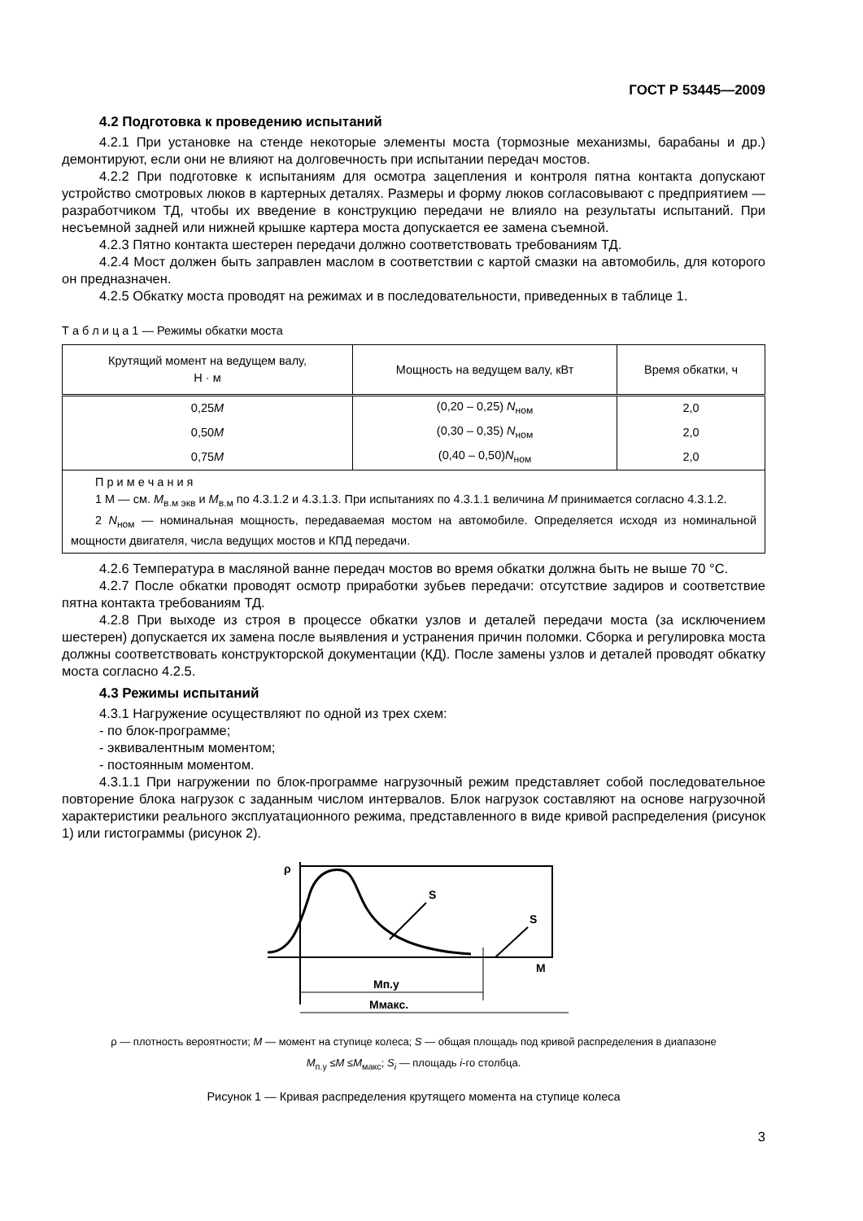ГОСТ Р 53445—2009
4.2 Подготовка к проведению испытаний
4.2.1 При установке на стенде некоторые элементы моста (тормозные механизмы, барабаны и др.) демонтируют, если они не влияют на долговечность при испытании передач мостов.
4.2.2 При подготовке к испытаниям для осмотра зацепления и контроля пятна контакта допускают устройство смотровых люков в картерных деталях. Размеры и форму люков согласовывают с предприятием — разработчиком ТД, чтобы их введение в конструкцию передачи не влияло на результаты испытаний. При несъемной задней или нижней крышке картера моста допускается ее замена съемной.
4.2.3 Пятно контакта шестерен передачи должно соответствовать требованиям ТД.
4.2.4 Мост должен быть заправлен маслом в соответствии с картой смазки на автомобиль, для которого он предназначен.
4.2.5 Обкатку моста проводят на режимах и в последовательности, приведенных в таблице 1.
Т а б л и ц а 1 — Режимы обкатки моста
| Крутящий момент на ведущем валу, Н · м | Мощность на ведущем валу, кВт | Время обкатки, ч |
| --- | --- | --- |
| 0,25 M | (0,20 – 0,25) N<sub>ном</sub> | 2,0 |
| 0,50 M | (0,30 – 0,35) N<sub>ном</sub> | 2,0 |
| 0,75 M | (0,40 – 0,50) N<sub>ном</sub> | 2,0 |
| П р и м е ч а н и я 1 М — см. М<sub>в.м экв</sub> и М<sub>в.м</sub> по 4.3.1.2 и 4.3.1.3. При испытаниях по 4.3.1.1 величина М принимается согласно 4.3.1.2. 2 N<sub>ном</sub> — номинальная мощность, передаваемая мостом на автомобиле. Определяется исходя из номинальной мощности двигателя, числа ведущих мостов и КПД передачи. | | |
4.2.6 Температура в масляной ванне передач мостов во время обкатки должна быть не выше 70 °С.
4.2.7 После обкатки проводят осмотр приработки зубьев передачи: отсутствие задиров и соответствие пятна контакта требованиям ТД.
4.2.8 При выходе из строя в процессе обкатки узлов и деталей передачи моста (за исключением шестерен) допускается их замена после выявления и устранения причин поломки. Сборка и регулировка моста должны соответствовать конструкторской документации (КД). После замены узлов и деталей проводят обкатку моста согласно 4.2.5.
4.3 Режимы испытаний
4.3.1 Нагружение осуществляют по одной из трех схем:
- по блок-программе;
- эквивалентным моментом;
- постоянным моментом.
4.3.1.1 При нагружении по блок-программе нагрузочный режим представляет собой последовательное повторение блока нагрузок с заданным числом интервалов. Блок нагрузок составляют на основе нагрузочной характеристики реального эксплуатационного режима, представленного в виде кривой распределения (рисунок 1) или гистограммы (рисунок 2).
ρ
M
S
S
Mп.у
Mмакс.
ρ — плотность вероятности; М — момент на ступице колеса; S — общая площадь под кривой распределения в диапазоне
М<sub>п.у</sub> ≤М ≤М<sub>макс</sub>; S<sub>i</sub> — площадь i-го столбца.
Рисунок 1 — Кривая распределения крутящего момента на ступице колеса
3